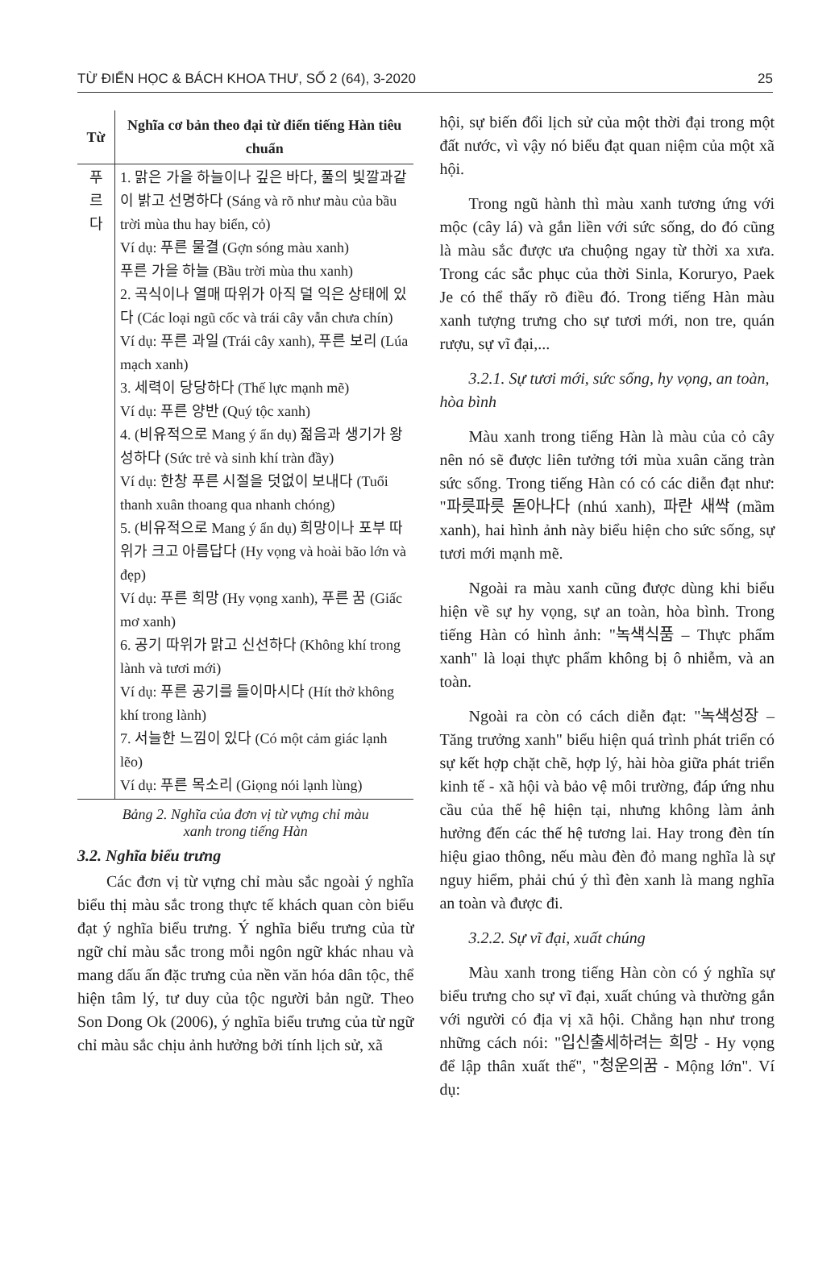TỪ ĐIỂN HỌC & BÁCH KHOA THƯ, SỐ 2 (64), 3-2020 25
| Từ | Nghĩa cơ bản theo đại từ điển tiếng Hàn tiêu chuẩn |
| --- | --- |
| 푸 르 다 | 1. 맑은 가을 하늘이나 깊은 바다, 풀의 빛깔과같이 밝고 선명하다 (Sáng và rõ như màu của bầu trời mùa thu hay biển, cỏ) Ví dụ: 푸른 물결 (Gợn sóng màu xanh) 푸른 가을 하늘 (Bầu trời mùa thu xanh) 2. 곡식이나 열매 따위가 아직 덜 익은 상태에 있다 (Các loại ngũ cốc và trái cây vẫn chưa chín) Ví dụ: 푸른 과일 (Trái cây xanh), 푸른 보리 (Lúa mạch xanh) 3. 세력이 당당하다 (Thế lực mạnh mẽ) Ví dụ: 푸른 양반 (Quý tộc xanh) 4. (비유적으로 Mang ý ẩn dụ) 젊음과 생기가 왕성하다 (Sức trẻ và sinh khí tràn đầy) Ví dụ: 한창 푸른 시절을 덧없이 보내다 (Tuổi thanh xuân thoang qua nhanh chóng) 5. (비유적으로 Mang ý ẩn dụ) 희망이나 포부 따위가 크고 아름답다 (Hy vọng và hoài bão lớn và đẹp) Ví dụ: 푸른 희망 (Hy vọng xanh), 푸른 꿈 (Giấc mơ xanh) 6. 공기 따위가 맑고 신선하다 (Không khí trong lành và tươi mới) Ví dụ: 푸른 공기를 들이마시다 (Hít thở không khí trong lành) 7. 서늘한 느낌이 있다 (Có một cảm giác lạnh lẽo) Ví dụ: 푸른 목소리 (Giọng nói lạnh lùng) |
Bảng 2. Nghĩa của đơn vị từ vựng chỉ màu
xanh trong tiếng Hàn
3.2. Nghĩa biểu trưng
Các đơn vị từ vựng chỉ màu sắc ngoài ý nghĩa biểu thị màu sắc trong thực tế khách quan còn biểu đạt ý nghĩa biểu trưng. Ý nghĩa biểu trưng của từ ngữ chỉ màu sắc trong mỗi ngôn ngữ khác nhau và mang dấu ấn đặc trưng của nền văn hóa dân tộc, thể hiện tâm lý, tư duy của tộc người bản ngữ. Theo Son Dong Ok (2006), ý nghĩa biểu trưng của từ ngữ chỉ màu sắc chịu ảnh hưởng bởi tính lịch sử, xã
hội, sự biến đổi lịch sử của một thời đại trong một đất nước, vì vậy nó biểu đạt quan niệm của một xã hội.
Trong ngũ hành thì màu xanh tương ứng với mộc (cây lá) và gắn liền với sức sống, do đó cũng là màu sắc được ưa chuộng ngay từ thời xa xưa. Trong các sắc phục của thời Sinla, Koruryo, Paek Je có thể thấy rõ điều đó. Trong tiếng Hàn màu xanh tượng trưng cho sự tươi mới, non tre, quán rượu, sự vĩ đại,...
3.2.1. Sự tươi mới, sức sống, hy vọng, an toàn, hòa bình
Màu xanh trong tiếng Hàn là màu của cỏ cây nên nó sẽ được liên tưởng tới mùa xuân căng tràn sức sống. Trong tiếng Hàn có có các diễn đạt như: "파릇파릇 돋아나다 (nhú xanh), 파란 새싹 (mầm xanh), hai hình ảnh này biểu hiện cho sức sống, sự tươi mới mạnh mẽ.
Ngoài ra màu xanh cũng được dùng khi biểu hiện về sự hy vọng, sự an toàn, hòa bình. Trong tiếng Hàn có hình ảnh: "녹색식품 – Thực phẩm xanh" là loại thực phẩm không bị ô nhiễm, và an toàn.
Ngoài ra còn có cách diễn đạt: "녹색성장 – Tăng trưởng xanh" biểu hiện quá trình phát triển có sự kết hợp chặt chẽ, hợp lý, hài hòa giữa phát triển kinh tế - xã hội và bảo vệ môi trường, đáp ứng nhu cầu của thế hệ hiện tại, nhưng không làm ảnh hưởng đến các thế hệ tương lai. Hay trong đèn tín hiệu giao thông, nếu màu đèn đỏ mang nghĩa là sự nguy hiểm, phải chú ý thì đèn xanh là mang nghĩa an toàn và được đi.
3.2.2. Sự vĩ đại, xuất chúng
Màu xanh trong tiếng Hàn còn có ý nghĩa sự biểu trưng cho sự vĩ đại, xuất chúng và thường gắn với người có địa vị xã hội. Chẳng hạn như trong những cách nói: "입신출세하려는 희망 - Hy vọng để lập thân xuất thế", "청운의꿈 - Mộng lớn". Ví dụ: